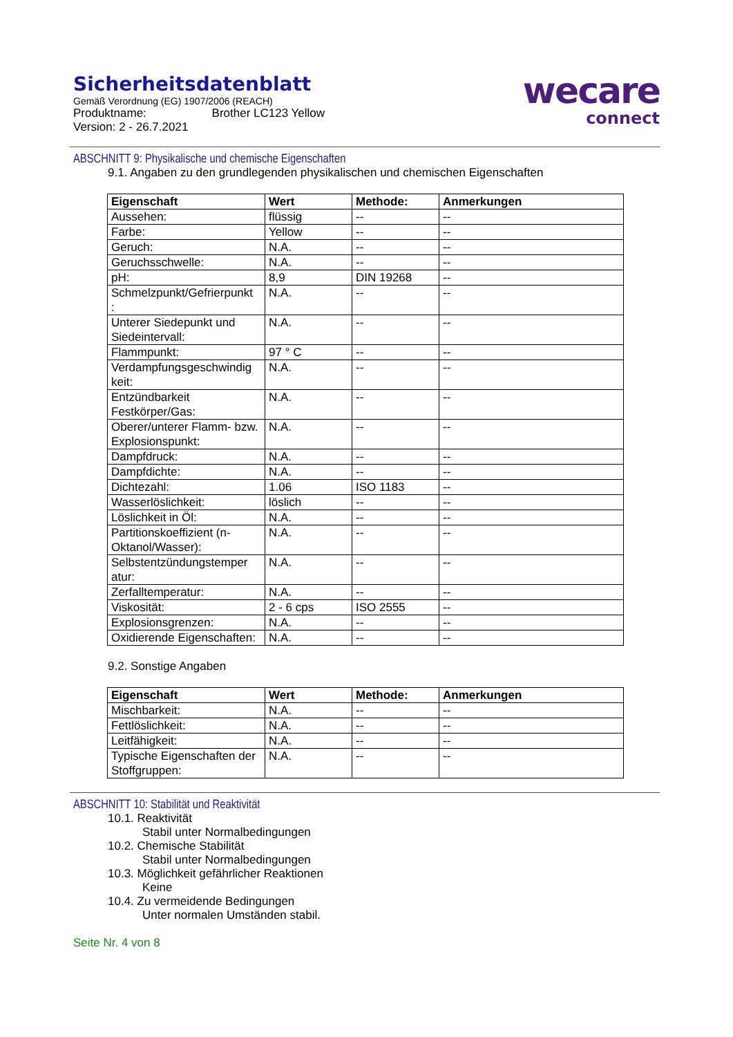Sicherheitsdatenblatt
Gemäß Verordnung (EG) 1907/2006 (REACH)
Produktname: Brother LC123 Yellow
Version: 2 - 26.7.2021
wecare
connect
ABSCHNITT 9: Physikalische und chemische Eigenschaften
9.1. Angaben zu den grundlegenden physikalischen und chemischen Eigenschaften
| Eigenschaft | Wert | Methode: | Anmerkungen |
| --- | --- | --- | --- |
| Aussehen: | flüssig | -- | -- |
| Farbe: | Yellow | -- | -- |
| Geruch: | N.A. | -- | -- |
| Geruchsschwelle: | N.A. | -- | -- |
| pH: | 8,9 | DIN 19268 | -- |
| Schmelzpunkt/Gefrierpunkt : | N.A. | -- | -- |
| Unterer Siedepunkt und Siedeintervall: | N.A. | -- | -- |
| Flammpunkt: | 97 ° C | -- | -- |
| Verdampfungsgeschwindig keit: | N.A. | -- | -- |
| Entzündbarkeit Festkörper/Gas: | N.A. | -- | -- |
| Oberer/unterer Flamm- bzw. Explosionspunkt: | N.A. | -- | -- |
| Dampfdruck: | N.A. | -- | -- |
| Dampfdichte: | N.A. | -- | -- |
| Dichtezahl: | 1.06 | ISO 1183 | -- |
| Wasserlöslichkeit: | löslich | -- | -- |
| Löslichkeit in Öl: | N.A. | -- | -- |
| Partitionskoeffizient (n-Oktanol/Wasser): | N.A. | -- | -- |
| Selbstentzündungstemper atur: | N.A. | -- | -- |
| Zerfalltemperatur: | N.A. | -- | -- |
| Viskosität: | 2 - 6 cps | ISO 2555 | -- |
| Explosionsgrenzen: | N.A. | -- | -- |
| Oxidierende Eigenschaften: | N.A. | -- | -- |
9.2. Sonstige Angaben
| Eigenschaft | Wert | Methode: | Anmerkungen |
| --- | --- | --- | --- |
| Mischbarkeit: | N.A. | -- | -- |
| Fettlöslichkeit: | N.A. | -- | -- |
| Leitfähigkeit: | N.A. | -- | -- |
| Typische Eigenschaften der Stoffgruppen: | N.A. | -- | -- |
ABSCHNITT 10: Stabilität und Reaktivität
10.1. Reaktivität
Stabil unter Normalbedingungen
10.2. Chemische Stabilität
Stabil unter Normalbedingungen
10.3. Möglichkeit gefährlicher Reaktionen
Keine
10.4. Zu vermeidende Bedingungen
Unter normalen Umständen stabil.
Seite Nr. 4 von 8